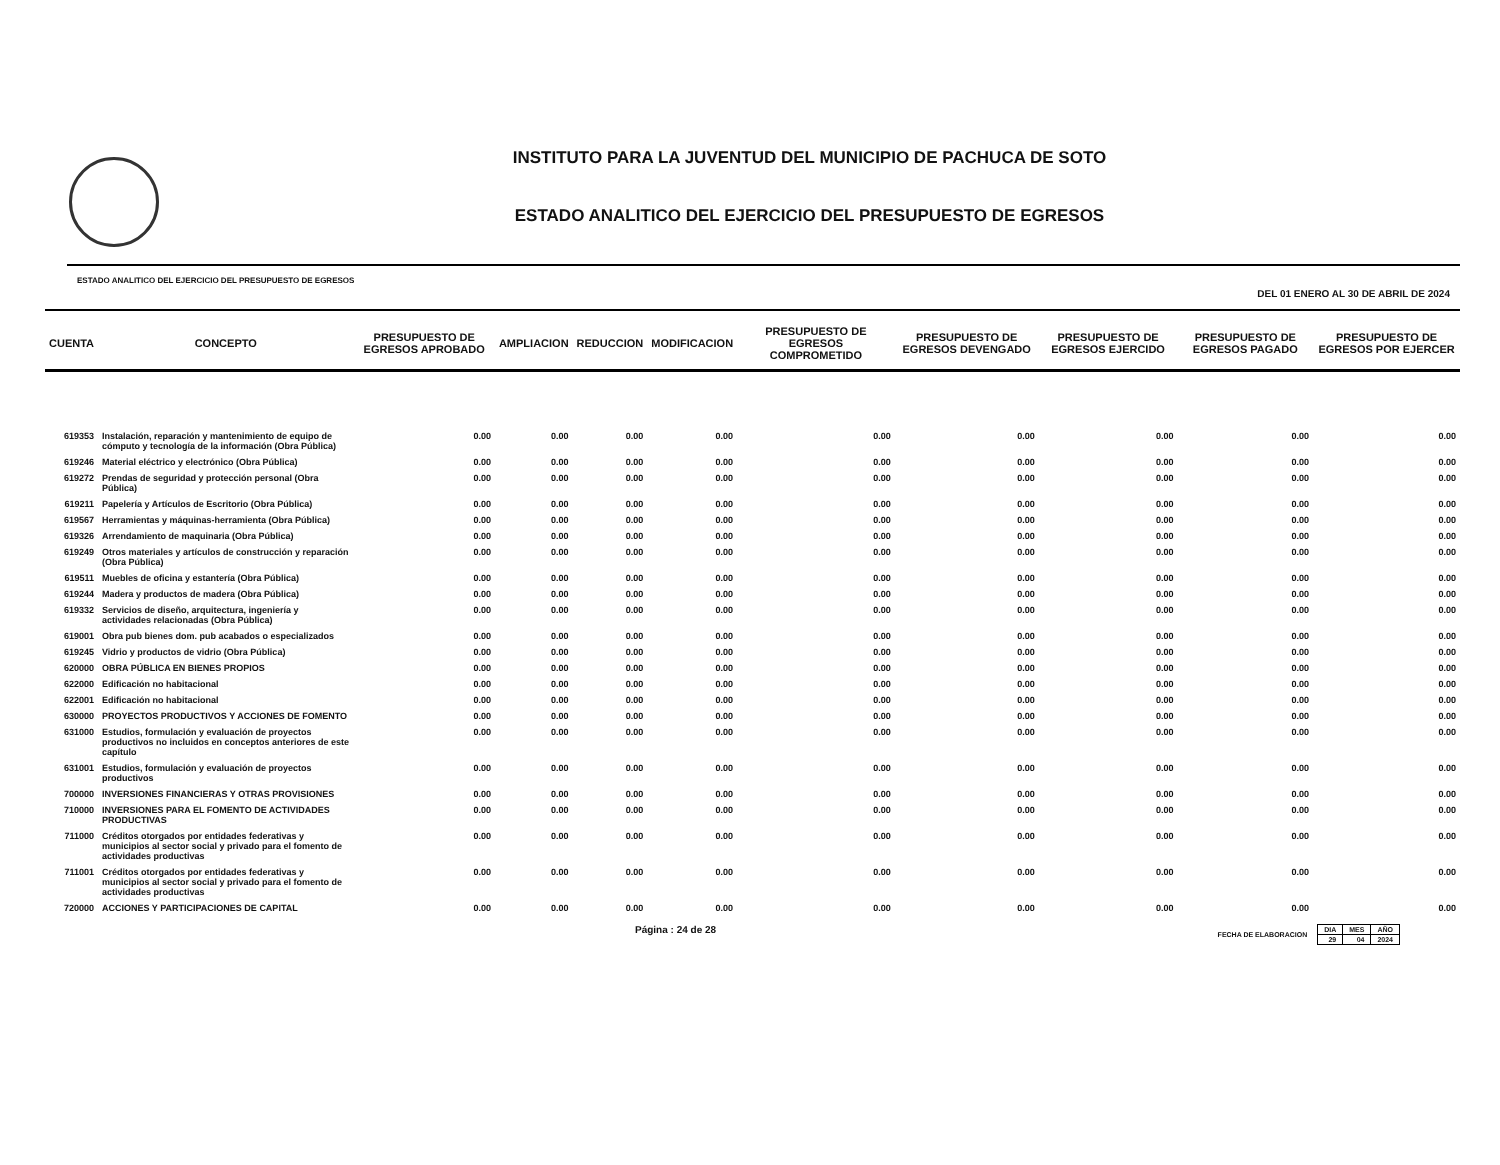INSTITUTO PARA LA JUVENTUD DEL MUNICIPIO DE PACHUCA DE SOTO
ESTADO ANALITICO DEL EJERCICIO DEL PRESUPUESTO DE EGRESOS
ESTADO ANALITICO DEL EJERCICIO DEL PRESUPUESTO DE EGRESOS DEL 01 ENERO AL 30 DE ABRIL DE 2024
| CUENTA | CONCEPTO | PRESUPUESTO DE EGRESOS APROBADO | AMPLIACION | REDUCCION | MODIFICACION | PRESUPUESTO DE EGRESOS COMPROMETIDO | PRESUPUESTO DE EGRESOS DEVENGADO | PRESUPUESTO DE EGRESOS EJERCIDO | PRESUPUESTO DE EGRESOS PAGADO | PRESUPUESTO DE EGRESOS POR EJERCER |
| --- | --- | --- | --- | --- | --- | --- | --- | --- | --- | --- |
| 619353 | Instalación, reparación y mantenimiento de equipo de cómputo y tecnología de la información (Obra Pública) | 0.00 | 0.00 | 0.00 | 0.00 | 0.00 | 0.00 | 0.00 | 0.00 | 0.00 |
| 619246 | Material eléctrico y electrónico (Obra Pública) | 0.00 | 0.00 | 0.00 | 0.00 | 0.00 | 0.00 | 0.00 | 0.00 | 0.00 |
| 619272 | Prendas de seguridad y protección personal (Obra Pública) | 0.00 | 0.00 | 0.00 | 0.00 | 0.00 | 0.00 | 0.00 | 0.00 | 0.00 |
| 619211 | Papelería y Artículos de Escritorio (Obra Pública) | 0.00 | 0.00 | 0.00 | 0.00 | 0.00 | 0.00 | 0.00 | 0.00 | 0.00 |
| 619567 | Herramientas y máquinas-herramienta (Obra Pública) | 0.00 | 0.00 | 0.00 | 0.00 | 0.00 | 0.00 | 0.00 | 0.00 | 0.00 |
| 619326 | Arrendamiento de maquinaria (Obra Pública) | 0.00 | 0.00 | 0.00 | 0.00 | 0.00 | 0.00 | 0.00 | 0.00 | 0.00 |
| 619249 | Otros materiales y artículos de construcción y reparación (Obra Pública) | 0.00 | 0.00 | 0.00 | 0.00 | 0.00 | 0.00 | 0.00 | 0.00 | 0.00 |
| 619511 | Muebles de oficina y estantería (Obra Pública) | 0.00 | 0.00 | 0.00 | 0.00 | 0.00 | 0.00 | 0.00 | 0.00 | 0.00 |
| 619244 | Madera y productos de madera (Obra Pública) | 0.00 | 0.00 | 0.00 | 0.00 | 0.00 | 0.00 | 0.00 | 0.00 | 0.00 |
| 619332 | Servicios de diseño, arquitectura, ingeniería y actividades relacionadas (Obra Pública) | 0.00 | 0.00 | 0.00 | 0.00 | 0.00 | 0.00 | 0.00 | 0.00 | 0.00 |
| 619001 | Obra pub bienes dom. pub acabados o especializados | 0.00 | 0.00 | 0.00 | 0.00 | 0.00 | 0.00 | 0.00 | 0.00 | 0.00 |
| 619245 | Vidrio y productos de vidrio (Obra Pública) | 0.00 | 0.00 | 0.00 | 0.00 | 0.00 | 0.00 | 0.00 | 0.00 | 0.00 |
| 620000 | OBRA PÚBLICA EN BIENES PROPIOS | 0.00 | 0.00 | 0.00 | 0.00 | 0.00 | 0.00 | 0.00 | 0.00 | 0.00 |
| 622000 | Edificación no habitacional | 0.00 | 0.00 | 0.00 | 0.00 | 0.00 | 0.00 | 0.00 | 0.00 | 0.00 |
| 622001 | Edificación no habitacional | 0.00 | 0.00 | 0.00 | 0.00 | 0.00 | 0.00 | 0.00 | 0.00 | 0.00 |
| 630000 | PROYECTOS PRODUCTIVOS Y ACCIONES DE FOMENTO | 0.00 | 0.00 | 0.00 | 0.00 | 0.00 | 0.00 | 0.00 | 0.00 | 0.00 |
| 631000 | Estudios, formulación y evaluación de proyectos productivos no incluidos en conceptos anteriores de este capítulo | 0.00 | 0.00 | 0.00 | 0.00 | 0.00 | 0.00 | 0.00 | 0.00 | 0.00 |
| 631001 | Estudios, formulación y evaluación de proyectos productivos | 0.00 | 0.00 | 0.00 | 0.00 | 0.00 | 0.00 | 0.00 | 0.00 | 0.00 |
| 700000 | INVERSIONES FINANCIERAS Y OTRAS PROVISIONES | 0.00 | 0.00 | 0.00 | 0.00 | 0.00 | 0.00 | 0.00 | 0.00 | 0.00 |
| 710000 | INVERSIONES PARA EL FOMENTO DE ACTIVIDADES PRODUCTIVAS | 0.00 | 0.00 | 0.00 | 0.00 | 0.00 | 0.00 | 0.00 | 0.00 | 0.00 |
| 711000 | Créditos otorgados por entidades federativas y municipios al sector social y privado para el fomento de actividades productivas | 0.00 | 0.00 | 0.00 | 0.00 | 0.00 | 0.00 | 0.00 | 0.00 | 0.00 |
| 711001 | Créditos otorgados por entidades federativas y municipios al sector social y privado para el fomento de actividades productivas | 0.00 | 0.00 | 0.00 | 0.00 | 0.00 | 0.00 | 0.00 | 0.00 | 0.00 |
| 720000 | ACCIONES Y PARTICIPACIONES DE CAPITAL | 0.00 | 0.00 | 0.00 | 0.00 | 0.00 | 0.00 | 0.00 | 0.00 | 0.00 |
Página : 24 de 28 FECHA DE ELABORACION
| DIA | MES | AÑO |
| 29 | 04 | 2024 |